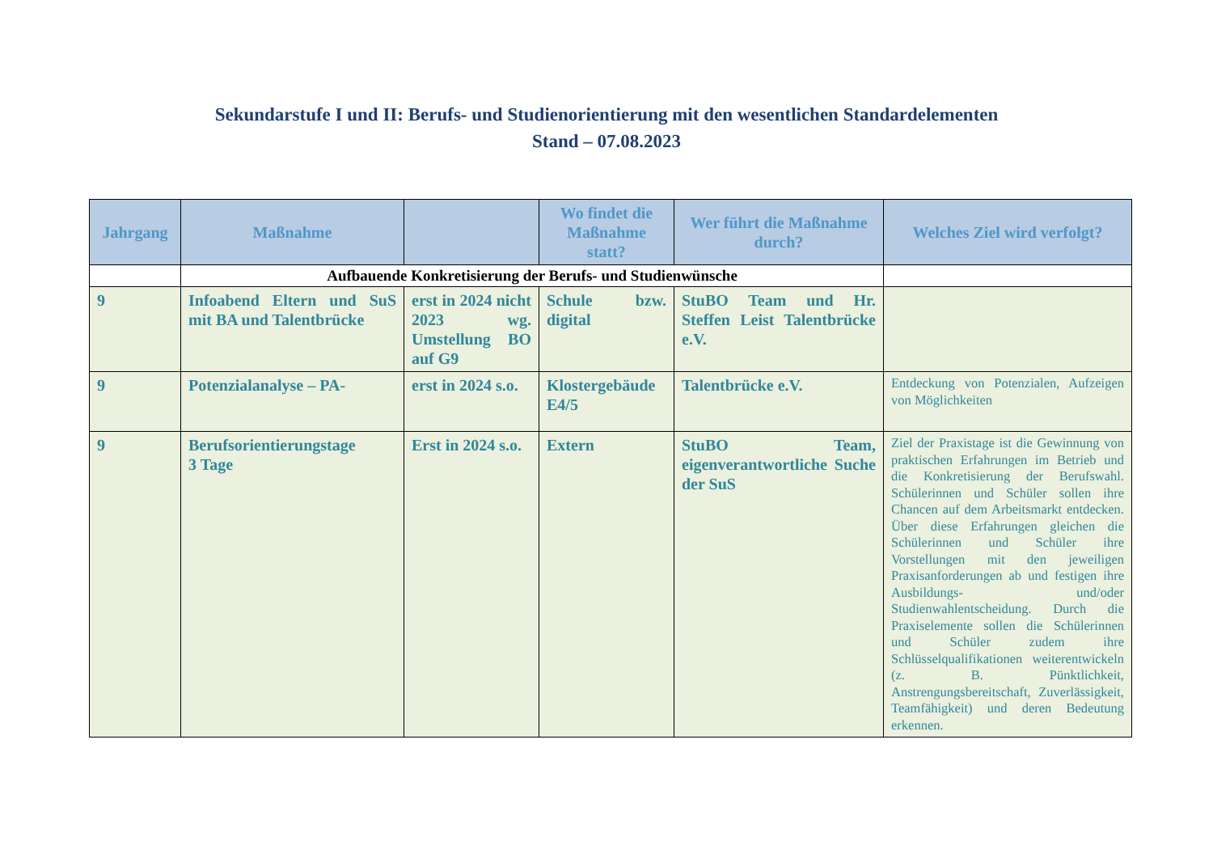Sekundarstufe I und II: Berufs- und Studienorientierung mit den wesentlichen Standardelementen
Stand – 07.08.2023
| Jahrgang | Maßnahme | | Wo findet die Maßnahme statt? | Wer führt die Maßnahme durch? | Welches Ziel wird verfolgt? |
| --- | --- | --- | --- | --- | --- |
| | Aufbauende Konkretisierung der Berufs- und Studienwünsche | | | | |
| 9 | Infoabend Eltern und SuS mit BA und Talentbrücke | erst in 2024 nicht 2023 wg. Umstellung BO auf G9 | Schule bzw. digital | StuBO Team und Hr. Steffen Leist Talentbrücke e.V. | |
| 9 | Potenzialanalyse – PA- | erst in 2024 s.o. | Klostergebäude E4/5 | Talentbrücke e.V. | Entdeckung von Potenzialen, Aufzeigen von Möglichkeiten |
| 9 | Berufsorientierungstage 3 Tage | Erst in 2024 s.o. | Extern | StuBO Team, eigenverantwortliche Suche der SuS | Ziel der Praxistage ist die Gewinnung von praktischen Erfahrungen im Betrieb und die Konkretisierung der Berufswahl. Schülerinnen und Schüler sollen ihre Chancen auf dem Arbeitsmarkt entdecken. Über diese Erfahrungen gleichen die Schülerinnen und Schüler ihre Vorstellungen mit den jeweiligen Praxisanforderungen ab und festigen ihre Ausbildungs- und/oder Studienwahlentscheidung. Durch die Praxiselemente sollen die Schülerinnen und Schüler zudem ihre Schlüsselqualifikationen weiterentwickeln (z. B. Pünktlichkeit, Anstrengungsbereitschaft, Zuverlässigkeit, Teamfähigkeit) und deren Bedeutung erkennen. |